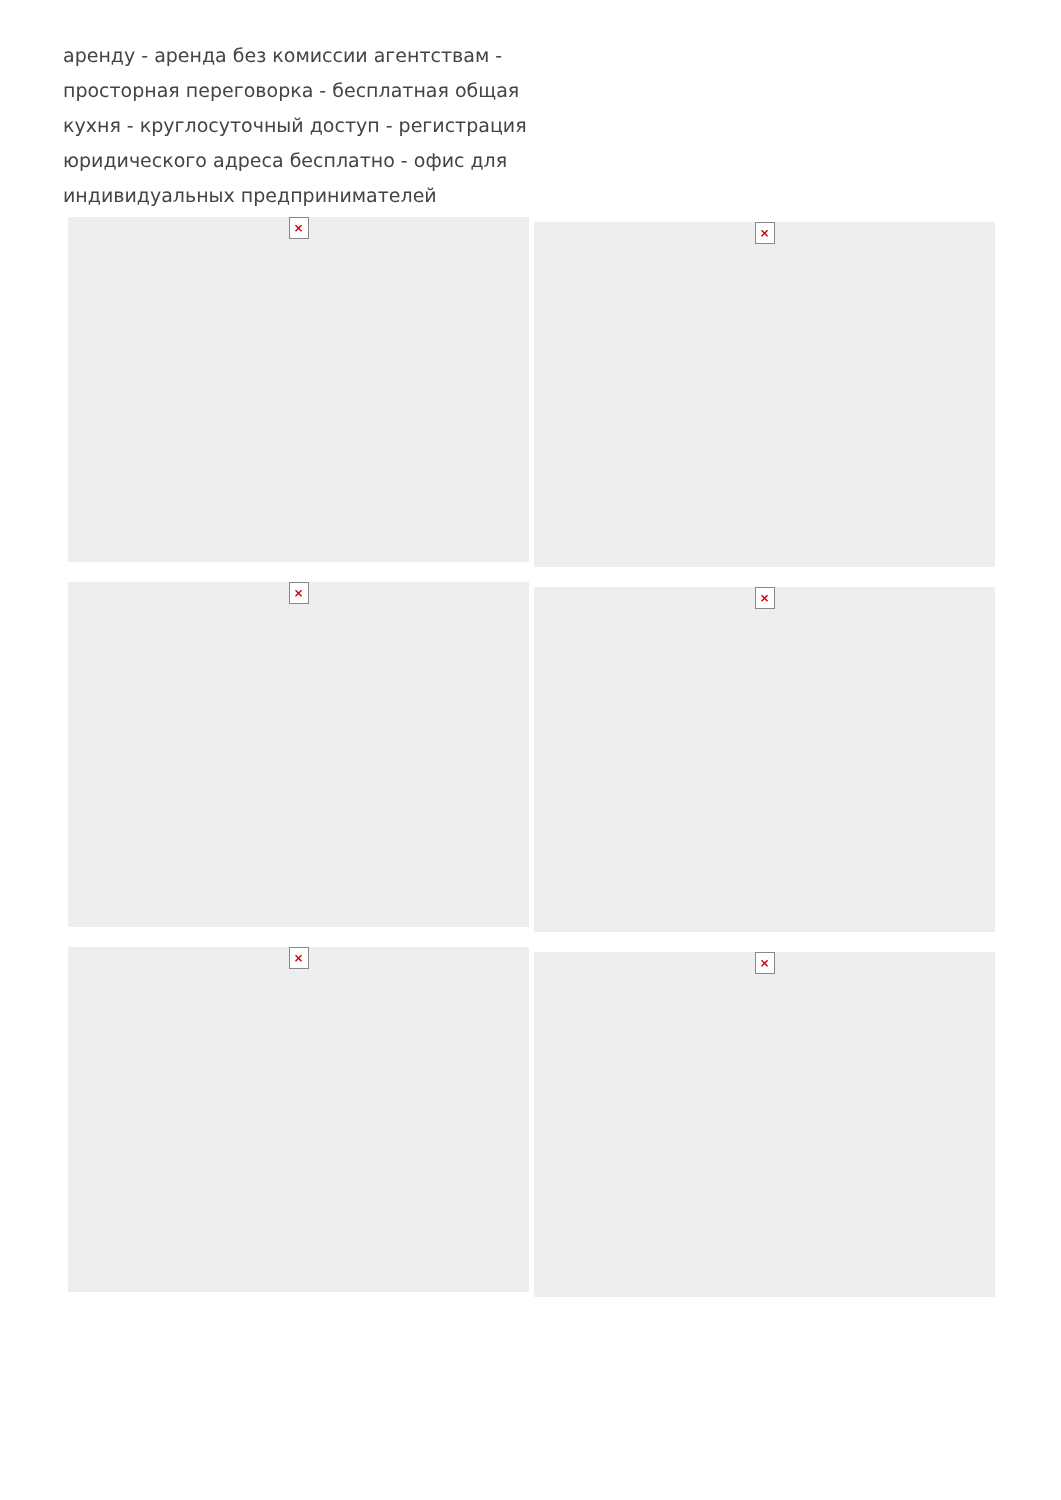аренду - аренда без комиссии агентствам - просторная переговорка - бесплатная общая кухня - круглосуточный доступ - регистрация юридического адреса бесплатно - офис для индивидуальных предпринимателей
×
×
×
×
×
×